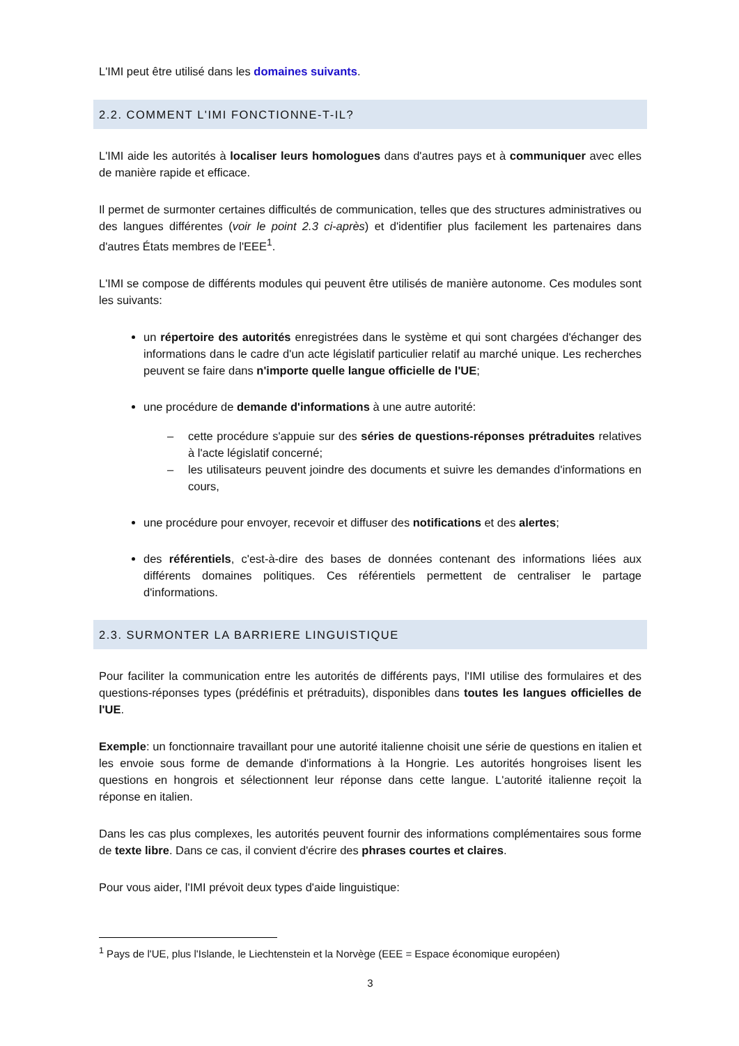L'IMI peut être utilisé dans les domaines suivants.
2.2. COMMENT L'IMI FONCTIONNE-T-IL?
L'IMI aide les autorités à localiser leurs homologues dans d'autres pays et à communiquer avec elles de manière rapide et efficace.
Il permet de surmonter certaines difficultés de communication, telles que des structures administratives ou des langues différentes (voir le point 2.3 ci-après) et d'identifier plus facilement les partenaires dans d'autres États membres de l'EEE<sup>1</sup>.
L'IMI se compose de différents modules qui peuvent être utilisés de manière autonome. Ces modules sont les suivants:
un répertoire des autorités enregistrées dans le système et qui sont chargées d'échanger des informations dans le cadre d'un acte législatif particulier relatif au marché unique. Les recherches peuvent se faire dans n'importe quelle langue officielle de l'UE;
une procédure de demande d'informations à une autre autorité:
– cette procédure s'appuie sur des séries de questions-réponses prétraduites relatives à l'acte législatif concerné;
– les utilisateurs peuvent joindre des documents et suivre les demandes d'informations en cours,
une procédure pour envoyer, recevoir et diffuser des notifications et des alertes;
des référentiels, c'est-à-dire des bases de données contenant des informations liées aux différents domaines politiques. Ces référentiels permettent de centraliser le partage d'informations.
2.3. SURMONTER LA BARRIERE LINGUISTIQUE
Pour faciliter la communication entre les autorités de différents pays, l'IMI utilise des formulaires et des questions-réponses types (prédéfinis et prétraduits), disponibles dans toutes les langues officielles de l'UE.
Exemple: un fonctionnaire travaillant pour une autorité italienne choisit une série de questions en italien et les envoie sous forme de demande d'informations à la Hongrie. Les autorités hongroises lisent les questions en hongrois et sélectionnent leur réponse dans cette langue. L'autorité italienne reçoit la réponse en italien.
Dans les cas plus complexes, les autorités peuvent fournir des informations complémentaires sous forme de texte libre. Dans ce cas, il convient d'écrire des phrases courtes et claires.
Pour vous aider, l'IMI prévoit deux types d'aide linguistique:
<sup>1</sup> Pays de l'UE, plus l'Islande, le Liechtenstein et la Norvège (EEE = Espace économique européen)
3